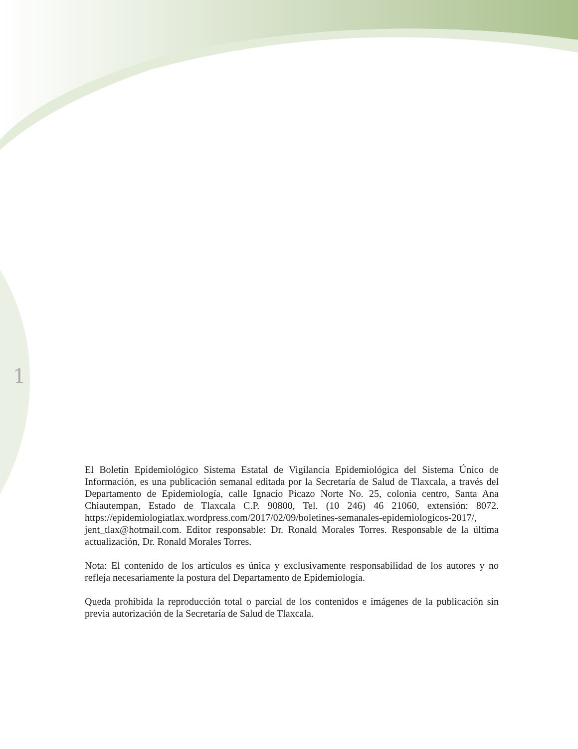1
El Boletín Epidemiológico Sistema Estatal de Vigilancia Epidemiológica del Sistema Único de Información, es una publicación semanal editada por la Secretaría de Salud de Tlaxcala, a través del Departamento de Epidemiología, calle Ignacio Picazo Norte No. 25, colonia centro, Santa Ana Chiautempan, Estado de Tlaxcala C.P. 90800, Tel. (10 246) 46 21060, extensión: 8072. https://epidemiologiatlax.wordpress.com/2017/02/09/boletines-semanales-epidemiologicos-2017/, jent_tlax@hotmail.com. Editor responsable: Dr. Ronald Morales Torres. Responsable de la última actualización, Dr. Ronald Morales Torres.
Nota: El contenido de los artículos es única y exclusivamente responsabilidad de los autores y no refleja necesariamente la postura del Departamento de Epidemiología.
Queda prohibida la reproducción total o parcial de los contenidos e imágenes de la publicación sin previa autorización de la Secretaría de Salud de Tlaxcala.